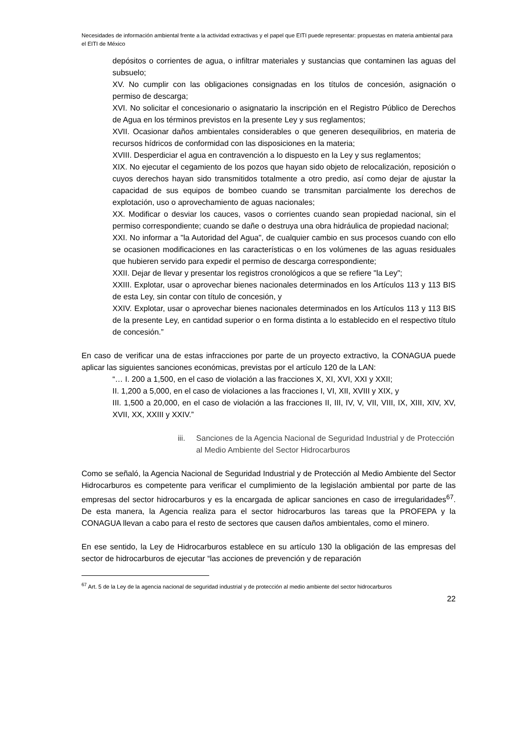Necesidades de información ambiental frente a la actividad extractivas y el papel que EITI puede representar: propuestas en materia ambiental para el EITI de México
depósitos o corrientes de agua, o infiltrar materiales y sustancias que contaminen las aguas del subsuelo;
XV. No cumplir con las obligaciones consignadas en los títulos de concesión, asignación o permiso de descarga;
XVI. No solicitar el concesionario o asignatario la inscripción en el Registro Público de Derechos de Agua en los términos previstos en la presente Ley y sus reglamentos;
XVII. Ocasionar daños ambientales considerables o que generen desequilibrios, en materia de recursos hídricos de conformidad con las disposiciones en la materia;
XVIII. Desperdiciar el agua en contravención a lo dispuesto en la Ley y sus reglamentos;
XIX. No ejecutar el cegamiento de los pozos que hayan sido objeto de relocalización, reposición o cuyos derechos hayan sido transmitidos totalmente a otro predio, así como dejar de ajustar la capacidad de sus equipos de bombeo cuando se transmitan parcialmente los derechos de explotación, uso o aprovechamiento de aguas nacionales;
XX. Modificar o desviar los cauces, vasos o corrientes cuando sean propiedad nacional, sin el permiso correspondiente; cuando se dañe o destruya una obra hidráulica de propiedad nacional;
XXI. No informar a "la Autoridad del Agua", de cualquier cambio en sus procesos cuando con ello se ocasionen modificaciones en las características o en los volúmenes de las aguas residuales que hubieren servido para expedir el permiso de descarga correspondiente;
XXII. Dejar de llevar y presentar los registros cronológicos a que se refiere "la Ley";
XXIII. Explotar, usar o aprovechar bienes nacionales determinados en los Artículos 113 y 113 BIS de esta Ley, sin contar con título de concesión, y
XXIV. Explotar, usar o aprovechar bienes nacionales determinados en los Artículos 113 y 113 BIS de la presente Ley, en cantidad superior o en forma distinta a lo establecido en el respectivo título de concesión.”
En caso de verificar una de estas infracciones por parte de un proyecto extractivo, la CONAGUA puede aplicar las siguientes sanciones económicas, previstas por el artículo 120 de la LAN:
“… I. 200 a 1,500, en el caso de violación a las fracciones X, XI, XVI, XXI y XXII;
II. 1,200 a 5,000, en el caso de violaciones a las fracciones I, VI, XII, XVIII y XIX, y
III. 1,500 a 20,000, en el caso de violación a las fracciones II, III, IV, V, VII, VIII, IX, XIII, XIV, XV, XVII, XX, XXIII y XXIV.”
iii. Sanciones de la Agencia Nacional de Seguridad Industrial y de Protección al Medio Ambiente del Sector Hidrocarburos
Como se señaló, la Agencia Nacional de Seguridad Industrial y de Protección al Medio Ambiente del Sector Hidrocarburos es competente para verificar el cumplimiento de la legislación ambiental por parte de las empresas del sector hidrocarburos y es la encargada de aplicar sanciones en caso de irregularidades<sup>67</sup>. De esta manera, la Agencia realiza para el sector hidrocarburos las tareas que la PROFEPA y la CONAGUA llevan a cabo para el resto de sectores que causen daños ambientales, como el minero.
En ese sentido, la Ley de Hidrocarburos establece en su artículo 130 la obligación de las empresas del sector de hidrocarburos de ejecutar “las acciones de prevención y de reparación
<sup>67</sup> Art. 5 de la Ley de la agencia nacional de seguridad industrial y de protección al medio ambiente del sector hidrocarburos
22